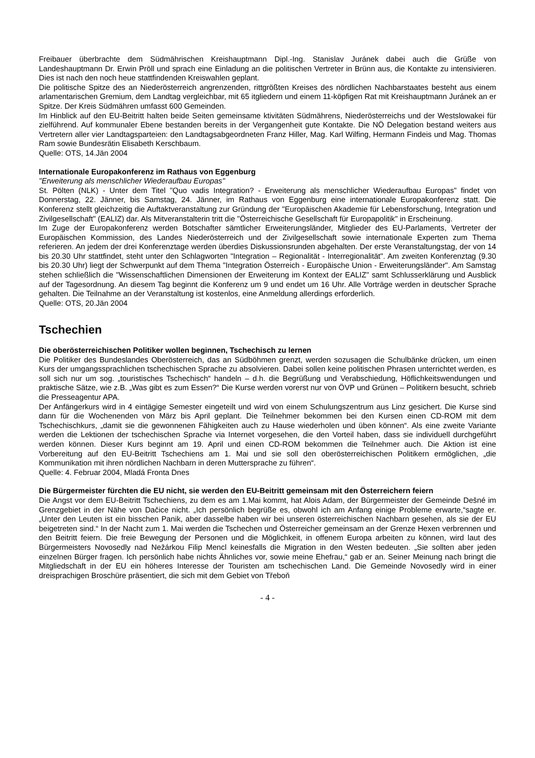Freibauer überbrachte dem Südmährischen Kreishauptmann Dipl.-Ing. Stanislav Juránek dabei auch die Grüße von Landeshauptmann Dr. Erwin Pröll und sprach eine Einladung an die politischen Vertreter in Brünn aus, die Kontakte zu intensivieren. Dies ist nach den noch heue stattfindenden Kreiswahlen geplant.
Die politische Spitze des an Niederösterreich angrenzenden, rittgrößten Kreises des nördlichen Nachbarstaates besteht aus einem arlamentarischen Gremium, dem Landtag vergleichbar, mit 65 itgliedern und einem 11-köpfigen Rat mit Kreishauptmann Juránek an er Spitze. Der Kreis Südmähren umfasst 600 Gemeinden.
Im Hinblick auf den EU-Beitritt halten beide Seiten gemeinsame ktivitäten Südmährens, Niederösterreichs und der Westslowakei für zielführend. Auf kommunaler Ebene bestanden bereits in der Vergangenheit gute Kontakte. Die NÖ Delegation bestand weiters aus Vertretern aller vier Landtagsparteien: den Landtagsabgeordneten Franz Hiller, Mag. Karl Wilfing, Hermann Findeis und Mag. Thomas Ram sowie Bundesrätin Elisabeth Kerschbaum.
Quelle: OTS, 14.Jän 2004
Internationale Europakonferenz im Rathaus von Eggenburg
"Erweiterung als menschlicher Wiederaufbau Europas"
St. Pölten (NLK) - Unter dem Titel "Quo vadis Integration? - Erweiterung als menschlicher Wiederaufbau Europas" findet von Donnerstag, 22. Jänner, bis Samstag, 24. Jänner, im Rathaus von Eggenburg eine internationale Europakonferenz statt. Die Konferenz stellt gleichzeitig die Auftaktveranstaltung zur Gründung der "Europäischen Akademie für Lebensforschung, Integration und Zivilgesellschaft" (EALIZ) dar. Als Mitveranstalterin tritt die "Österreichische Gesellschaft für Europapolitik" in Erscheinung.
Im Zuge der Europakonferenz werden Botschafter sämtlicher Erweiterungsländer, Mitglieder des EU-Parlaments, Vertreter der Europäischen Kommission, des Landes Niederösterreich und der Zivilgesellschaft sowie internationale Experten zum Thema referieren. An jedem der drei Konferenztage werden überdies Diskussionsrunden abgehalten. Der erste Veranstaltungstag, der von 14 bis 20.30 Uhr stattfindet, steht unter den Schlagworten "Integration – Regionalität - Interregionalität". Am zweiten Konferenztag (9.30 bis 20.30 Uhr) liegt der Schwerpunkt auf dem Thema "Integration Österreich - Europäische Union - Erweiterungsländer". Am Samstag stehen schließlich die "Wissenschaftlichen Dimensionen der Erweiterung im Kontext der EALIZ" samt Schlusserklärung und Ausblick auf der Tagesordnung. An diesem Tag beginnt die Konferenz um 9 und endet um 16 Uhr. Alle Vorträge werden in deutscher Sprache gehalten. Die Teilnahme an der Veranstaltung ist kostenlos, eine Anmeldung allerdings erforderlich.
Quelle: OTS, 20.Jän 2004
Tschechien
Die oberösterreichischen Politiker wollen beginnen, Tschechisch zu lernen
Die Politiker des Bundeslandes Oberösterreich, das an Südböhmen grenzt, werden sozusagen die Schulbänke drücken, um einen Kurs der umgangssprachlichen tschechischen Sprache zu absolvieren. Dabei sollen keine politischen Phrasen unterrichtet werden, es soll sich nur um sog. „touristisches Tschechisch“ handeln – d.h. die Begrüßung und Verabschiedung, Höflichkeitswendungen und praktische Sätze, wie z.B. „Was gibt es zum Essen?“ Die Kurse werden vorerst nur von ÖVP und Grünen – Politikern besucht, schrieb die Presseagentur APA.
Der Anfängerkurs wird in 4 eintägige Semester eingeteilt und wird von einem Schulungszentrum aus Linz gesichert. Die Kurse sind dann für die Wochenenden von März bis April geplant. Die Teilnehmer bekommen bei den Kursen einen CD-ROM mit dem Tschechischkurs, „damit sie die gewonnenen Fähigkeiten auch zu Hause wiederholen und üben können“. Als eine zweite Variante werden die Lektionen der tschechischen Sprache via Internet vorgesehen, die den Vorteil haben, dass sie individuell durchgeführt werden können. Dieser Kurs beginnt am 19. April und einen CD-ROM bekommen die Teilnehmer auch. Die Aktion ist eine Vorbereitung auf den EU-Beitritt Tschechiens am 1. Mai und sie soll den oberösterreichischen Politikern ermöglichen, „die Kommunikation mit ihren nördlichen Nachbarn in deren Muttersprache zu führen“.
Quelle: 4. Februar 2004, Mladá Fronta Dnes
Die Bürgermeister fürchten die EU nicht, sie werden den EU-Beitritt gemeinsam mit den Österreichern feiern
Die Angst vor dem EU-Beitritt Tschechiens, zu dem es am 1.Mai kommt, hat Alois Adam, der Bürgermeister der Gemeinde Dešné im Grenzgebiet in der Nähe von Dačice nicht. „Ich persönlich begrüße es, obwohl ich am Anfang einige Probleme erwarte,“sagte er. „Unter den Leuten ist ein bisschen Panik, aber dasselbe haben wir bei unseren österreichischen Nachbarn gesehen, als sie der EU beigetreten sind.“ In der Nacht zum 1. Mai werden die Tschechen und Österreicher gemeinsam an der Grenze Hexen verbrennen und den Beitritt feiern. Die freie Bewegung der Personen und die Möglichkeit, in offenem Europa arbeiten zu können, wird laut des Bürgermeisters Novosedly nad Nežárkou Filip Mencl keinesfalls die Migration in den Westen bedeuten. „Sie sollten aber jeden einzelnen Bürger fragen. Ich persönlich habe nichts Ähnliches vor, sowie meine Ehefrau,“ gab er an. Seiner Meinung nach bringt die Mitgliedschaft in der EU ein höheres Interesse der Touristen am tschechischen Land. Die Gemeinde Novosedly wird in einer dreisprachigen Broschüre präsentiert, die sich mit dem Gebiet von Třeboň
- 4 -